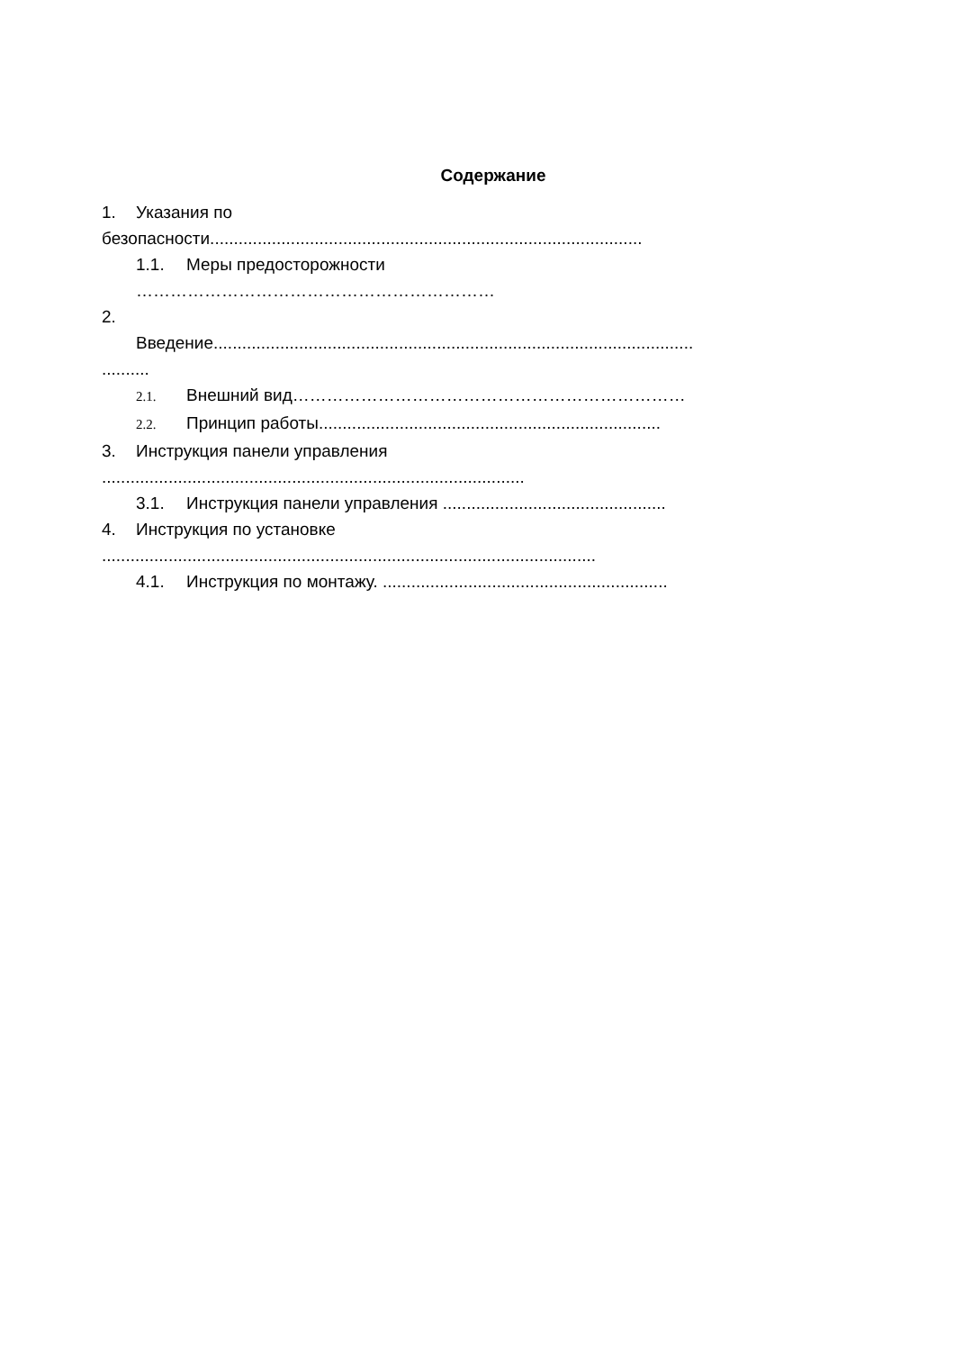Содержание
1. Указания по
безопасности...........................................................................................
1.1. Меры предосторожности
………………………………………………………
2.
Введение.....................................................................................................
..........
2.1. Внешний вид……………………………………………………………
2.2. Принцип работы........................................................................
3. Инструкция панели управления
.........................................................................................
3.1. Инструкция панели управления ...............................................
4. Инструкция по установке
........................................................................................................
4.1. Инструкция по монтажу. ............................................................